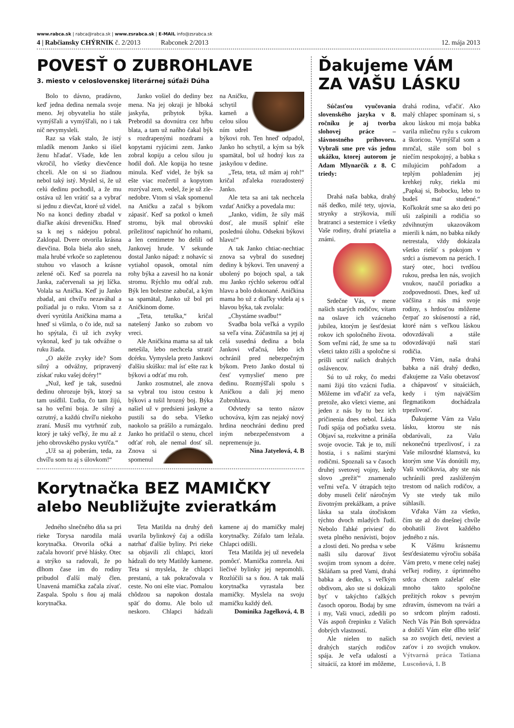www.rabca.sk | rabca@rabca.sk | www.zsrabca.sk | E-MAIL info@zsrabca.sk
4 | Rabčiansky CHÝRNIK č. 2/2013 Rabconek 2/2013 12. mája 2013
POVESŤ O ZUBROHLAVE
3. miesto v celoslovenskej literárnej súťaži Dúha
Bolo to dávno, pradávno, keď jedna dedina nemala svoje meno. Jej obyvatelia ho stále vymýšľali a vymýšľali, no i tak nič nevymysleli.
Raz sa však stalo, že istý mladík menom Janko si išiel ženu hľadať. Všade, kde len vkročil, ho všetky dievčence chceli. Ale on si so žiadnou nebol taký istý. Myslel si, že už celú dedinu pochodil, a že mu ostáva už len vrátiť sa a vybrať si jednu z dievčat, ktoré už videl. No na konci dediny zbadal v diaľke akúsi dreveničku. Hneď sa k nej s nádejou pobral. Zaklopal. Dvere otvorila krásna dievčina. Bola biela ako sneh, mala hrubé vrkoče so zapletenou stuhou vo vlasoch a krásne zelené oči. Keď sa pozrela na Janka, začervenali sa jej líčka. Volala sa Anička. Keď ju Janko zbadal, ani chvíľu nezaváhal a požiadal ju o ruku. Vtom sa z dverí vyrútila Aničkina mama a hneď si všimla, o čo ide, nuž sa ho spýtala, či už ich zvyky vykonal, keď ju tak odvážne o ruku žiada.
„O akéže zvyky ide? Som silný a odvážny, pripravený získať ruku vašej dcéry!“
„Nuž, keď je tak, susednú dedinu ohrozuje býk, ktorý sa tam usídlil. Ľudia, čo tam žijú, sa ho veľmi boja. Je silný a ozrutný, a každú chvíľu niekoho zraní. Musíš mu vytrhnúť zub, ktorý je taký veľký, že mu až z jeho obrovského pysku vytŕča.“
„Už sa aj poberám, teda, za chvíľu som tu aj s úlovkom!“
Janko vošiel do dediny bez mena. Na jej okraji je hlboká jaskyňa, príbytok býka. Prebrodil sa dovnútra cez hŕbu blata, a tam už naňho čakal býk s rozdrapenými nozdrami a kopytami ryjúcimi zem. Janko zobral kopiju a celou silou ju hodil doň. Ale kopija ho tesne minula. Keď videl, že býk sa ešte viac rozčertil a kopytom rozrýval zem, vedel, že je už zle-nedobre. Vtom si však spomenul na Aničku a začal s býkom zápasiť. Keď sa potkol o kmeň stromu, býk mal obrovskú príležitosť napichnúť ho rohami, a len centimetre ho delili od Jankovej hrude. V sekunde dostal Janko nápad: z nohavíc si vytiahol opasok, omotal ním rohy býka a zavesil ho na konár stromu. Rýchlo mu odťal zub. Býk len bolestne zabučal, a kým sa spamätal, Janko už bol pri Aničkinom dome.
„Teta, tetuška,“ kričal natešený Janko so zubom vo vreci.
Ale Aničkina mama sa až tak netešila, lebo nechcela stratiť dcérku. Vymyslela preto Jankovi ďalšiu skúšku: mal ísť ešte raz k býkovi a odťať mu roh.
Janko zosmutnel, ale znova sa vybral tou istou cestou k býkovi a tušil hrozný boj. Býka našiel už v predsieni jaskyne a pustili sa do seba. Všetko naokolo sa prášilo a rumázgalo. Janko ho pritlačil o stenu, chcel odťať roh, ale nemal dosť síl. Znova si spomenul na Aničku, schytil kameň a celou silou ním udrel býkovi roh. Ten hneď odpadol, Janko ho schytil, a kým sa býk spamätal, bol už hodný kus za jaskyňou v dedine.
„Teta, teta, už mám aj roh!“ kričal zďaleka rozradostený Janko.
Ale teta sa ani tak nechcela vzdať Aničky a povedala mu:
„Janko, vidím, že sily máš dosť, ale musíš splniť ešte poslednú úlohu. Odsekni býkovi hlavu!“
A tak Janko chtiac-nechtiac znova sa vybral do susednej dediny k býkovi. Ten unavený a ubolený po bojoch spal, a tak mu Janko rýchlo sekerou odťal hlavu a bolo dokonané. Aničkina mama ho už z diaľky videla aj s hlavou býka, tak zvolala:
„Chystáme svadbu!“
Svadba bola veľká a vypilo sa veľa vína. Zúčastnila sa jej aj celá susedná dedina a bola Jankovi vďačná, lebo ich ochránil pred nebezpečným býkom. Preto Janko dostal tú česť vymyslieť meno pre dedinu. Rozmýšľali spolu s Aničkou a dali jej meno Zubrohlava.
Odvtedy sa tento názov uchováva, kým zas nejaký nový hrdina neochráni dedinu pred iným nebezpečenstvom a nepremenuje ju.
Nina Jatyelová, 4. B
Korytnačka BEZ MAMIČKY
alebo Neubližujte zvieratkám
Jedného slnečného dňa sa pri rieke Torysa narodila malá korytnačka. Otvorila očká a začala hovoriť prvé hlásky. Otec a strýko sa radovali, že po dlhom čase im do rodiny pribudol ďalší malý člen. Unavená mamička začala zívať. Zaspala. Spolu s ňou aj malá korytnačka.
Teta Matilda na druhý deň uvarila bylinkový čaj a odišla natrhať ďalšie byliny. Pri rieke sa objavili zlí chlapci, ktorí hádzali do tety Matildy kamene. Teta si myslela, že chlapci prestanú, a tak pokračovala v ceste. No oni ešte viac. Pomalou chôdzou sa napokon dostala späť do domu. Ale bolo už neskoro. Chlapci hádzali kamene aj do mamičky malej korytnačky. Zúfalo tam ležala. Chlapci odišli.
Teta Matilda jej už nevedela pomôcť. Mamička zomrela. Ani liečivé bylinky jej nepomohli. Rozlúčili sa s ňou. A tak malá korytnačka vyrastala bez mamičky. Myslela na svoju mamičku každý deň.
Dominika Jagelková, 4. B
Ďakujeme VÁM
ZA VAŠU LÁSKU
Súčasťou vyučovania slovenského jazyka v 8. ročníku je aj tvorba slohovej práce – slávnostného príhovoru. Vybrali sme pre vás jednu ukážku, ktorej autorom je Adam Mlynarčík z 8. C triedy:
Drahá naša babka, drahý náš dedko, milé tety, ujovia, strynky a strýkovia, milí bratranci a sesternice i všetky Vaše rodiny, drahí priatelia a známi.
Srdečne Vás, v mene našich starých rodičov, vítam na oslave ich vzácneho jubilea, ktorým je šesťdesiat rokov ich spoločného života. Som veľmi rád, že sme sa tu všetci takto zišli a spoločne si prišli uctiť našich drahých oslávencov.
Sú to už roky, čo medzi nami žijú títo vzácni ľudia. Môžeme im vďačiť za veľa, pretože, ako všetci vieme, ani jeden z nás by tu bez ich pričinenia dnes nebol. Láska ľudí spája od počiatku sveta. Objaví sa, rozkvitne a prináša svoje ovocie. Tak je to, milí hostia, i s našimi starými rodičmi. Spoznali sa v časoch druhej svetovej vojny, kedy slovo „prežiť“ znamenalo veľmi veľa. V útrapách tejto doby museli čeliť náročným životným prekážkam, a práve láska sa stala útočiskom týchto dvoch mladých ľudí. Nebolo ľahké priviesť do sveta plného nenávisti, bojov a zlosti deti. No predsa v sebe našli silu darovať život svojim trom synom a dcére. Skláňam sa pred Vami, drahá babka a dedko, s veľkým obdivom, ako ste si dokázali byť v takýchto ťažkých časoch oporou. Bodaj by sme i my, Vaši vnuci, zdedili po Vás aspoň črepinku z Vašich dobrých vlastností.
Ale nielen to našich drahých starých rodičov spája. Je veľa udalostí a situácií, za ktoré im môžeme, drahá rodina, vďačiť. Ako malý chlapec spomínam si, s akou láskou mi moja babka varila mliečnu ryžu s cukrom a škoricou. Vymýšľal som a mrnčal, stále som bol s niečím nespokojný, a babka s milujúcim pohľadom a teplým pohladením jej krehkej ruky, riekla mi „Papkaj si, Bobocku, lebo to budeš mať studené.“ Koľkokrát sme sa ako deti po uši zašpinili a rodičia so zdvihnutým ukazovákom mierili k nám, no babka nikdy netrestala, vždy dokázala všetko riešiť s pokojom v srdci a úsmevom na perách. I starý otec, hoci tvrdšou rukou, predsa len nás, svojich vnukov, naučil poriadku a zodpovednosti. Dnes, keď už väčšina z nás má svoje rodiny, s hrdosťou môžeme čerpať zo skúseností a rád, ktoré nám s veľkou láskou odovzdávali a stále odovzdávajú naši starí rodičia.
Preto Vám, naša drahá babka a náš drahý dedko, ďakujeme za Vašu obetavosť a chápavosť v situáciách, kedy i tým najväčším flegmatikom dochádzala trpezlivosť.
Ďakujeme Vám za Vašu lásku, ktorou ste nás obdarúvali, za Vašu nekonečnú trpezlivosť, i za Vaše milosrdné klamstvá, ku ktorým sme Vás donútili my, Vaši vnúčikovia, aby ste nás uchránili pred zaslúženým trestom od našich rodičov, a Vy ste vtedy tak milo súhlasili.
Vďaka Vám za všetko, čím ste až do dnešnej chvíle obohatili život každého jedného z nás.
K Vášmu krásnemu šesťdesiatemu výročiu sobáša Vám preto, v mene celej našej veľkej rodiny, z úprimného srdca chcem zaželať ešte mnoho takto spoločne prežitých rokov s pevným zdravím, úsmevom na tvári a so srdcom plným radosti. Nech Vás Pán Boh sprevádza a dožičí Vám ešte dlho tešiť sa zo svojich detí, neviest a zaťov i zo svojich vnukov. Výtvarná práca Tatiana Luscoňová, 1. B